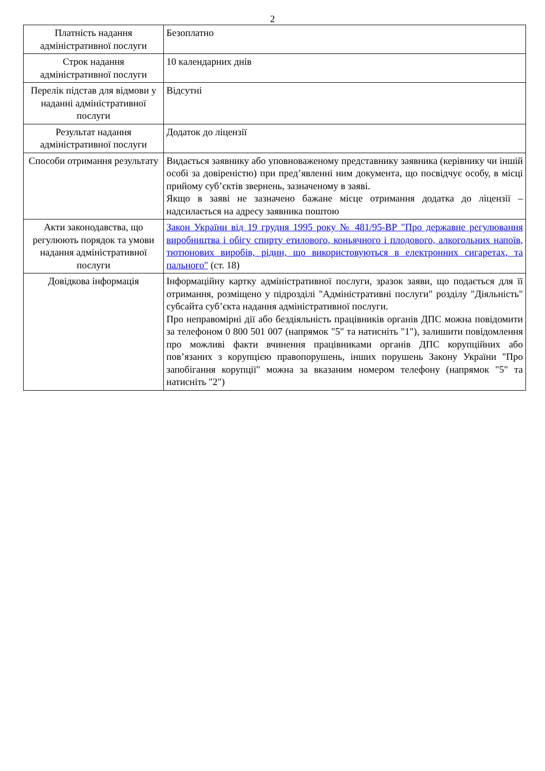2
| Платність надання адміністративної послуги | Безоплатно |
| Строк надання адміністративної послуги | 10 календарних днів |
| Перелік підстав для відмови у наданні адміністративної послуги | Відсутні |
| Результат надання адміністративної послуги | Додаток до ліцензії |
| Способи отримання результату | Видається заявнику або уповноваженому представнику заявника (керівнику чи іншій особі за довіреністю) при пред’явленні ним документа, що посвідчує особу, в місці прийому суб’єктів звернень, зазначеному в заяві. Якщо в заяві не зазначено бажане місце отримання додатка до ліцензії – надсилається на адресу заявника поштою |
| Акти законодавства, що регулюють порядок та умови надання адміністративної послуги | Закон України від 19 грудня 1995 року № 481/95-ВР "Про державне регулювання виробництва і обігу спирту етилового, коньячного і плодового, алкогольних напоїв, тютюнових виробів, рідин, що використовуються в електронних сигаретах, та пального" (ст. 18) |
| Довідкова інформація | Інформаційну картку адміністративної послуги, зразок заяви, що подається для її отримання, розміщено у підрозділі "Адміністративні послуги" розділу "Діяльність" субсайта суб’єкта надання адміністративної послуги. Про неправомірні дії або бездіяльність працівників органів ДПС можна повідомити за телефоном 0 800 501 007 (напрямок "5" та натисніть "1"), залишити повідомлення про можливі факти вчинення працівниками органів ДПС корупційних або пов’язаних з корупцією правопорушень, інших порушень Закону України "Про запобігання корупції" можна за вказаним номером телефону (напрямок "5" та натисніть "2") |